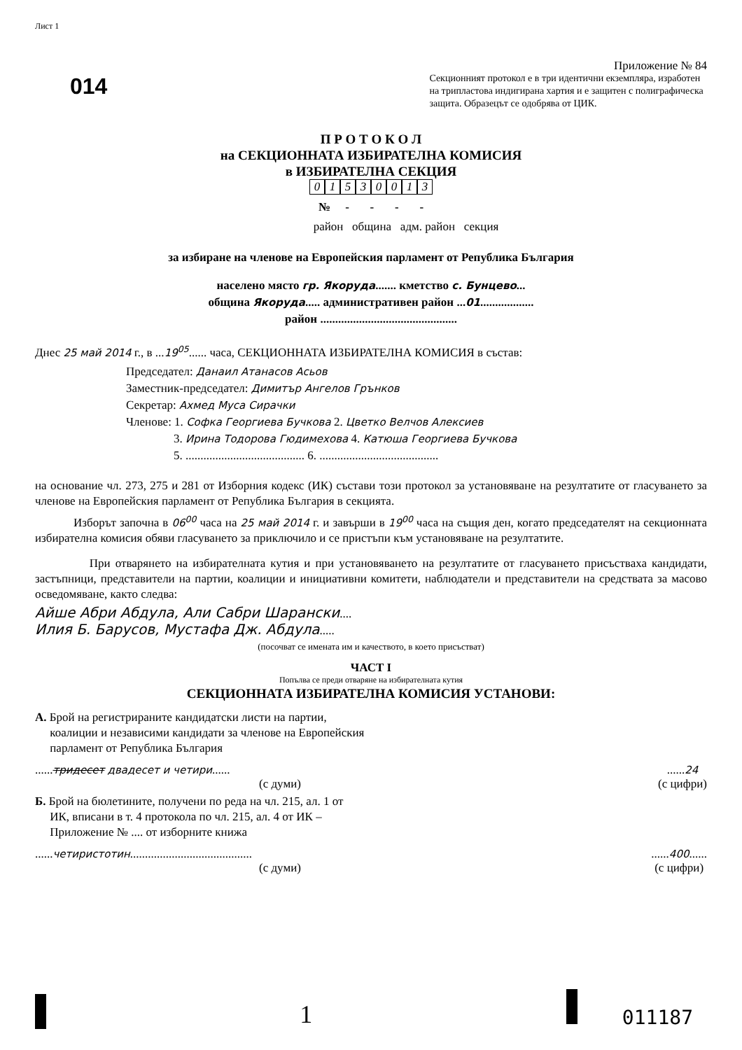Лист 1
014
Приложение № 84
Секционният протокол е в три идентични екземпляра, изработен на трипластова индигирана хартия и е защитен с полиграфическа защита. Образецът се одобрява от ЦИК.
П Р О Т О К О Л
на СЕКЦИОННАТА ИЗБИРАТЕЛНА КОМИСИЯ
в ИЗБИРАТЕЛНА СЕКЦИЯ
01530013
№ - - - -
район община адм. район секция
за избиране на членове на Европейския парламент от Република България
населено място гр. Якоруда....... кметство с. Бунцево...
община Якоруда..... административен район ...01..................
район ..............................................
Днес 25 май 2014 г., в ...19<sup>05</sup>...... часа, СЕКЦИОННАТА ИЗБИРАТЕЛНА КОМИСИЯ в състав:
Председател: Данаил Атанасов Асьов
Заместник-председател: Димитър Ангелов Грънков
Секретар: Ахмед Муса Сирачки
Членове: 1. Софка Георгиева Бучкова 2. Цветко Велчов Алексиев
3. Ирина Тодорова Гюдимехова 4. Катюша Георгиева Бучкова
5. ........................................ 6. ........................................
на основание чл. 273, 275 и 281 от Изборния кодекс (ИК) състави този протокол за установяване на резултатите от гласуването за членове на Европейския парламент от Република България в секцията.
Изборът започна в 06<sup>00</sup> часа на 25 май 2014 г. и завърши в 19<sup>00</sup> часа на същия ден, когато председателят на секционната избирателна комисия обяви гласуването за приключило и се пристъпи към установяване на резултатите.
При отварянето на избирателната кутия и при установяването на резултатите от гласуването присъстваха кандидати, застъпници, представители на партии, коалиции и инициативни комитети, наблюдатели и представители на средствата за масово осведомяване, както следва:
Айше Абри Абдула, Али Сабри Шарански....
Илия Б. Барусов, Мустафа Дж. Абдула.....
(посочват се имената им и качеството, в което присъстват)
ЧАСТ I
Попълва се преди отваряне на избирателната кутия
СЕКЦИОННАТА ИЗБИРАТЕЛНА КОМИСИЯ УСТАНОВИ:
А. Брой на регистрираните кандидатски листи на партии,
коалиции и независими кандидати за членове на Европейския
парламент от Република България
......тридесет двадесет и четири......
(с думи)
......24
(с цифри)
Б. Брой на бюлетините, получени по реда на чл. 215, ал. 1 от
ИК, вписани в т. 4 протокола по чл. 215, ал. 4 от ИК –
Приложение № .... от изборните книжа
......четиристотин.........................................
(с думи)
......400......
(с цифри)
1 011187